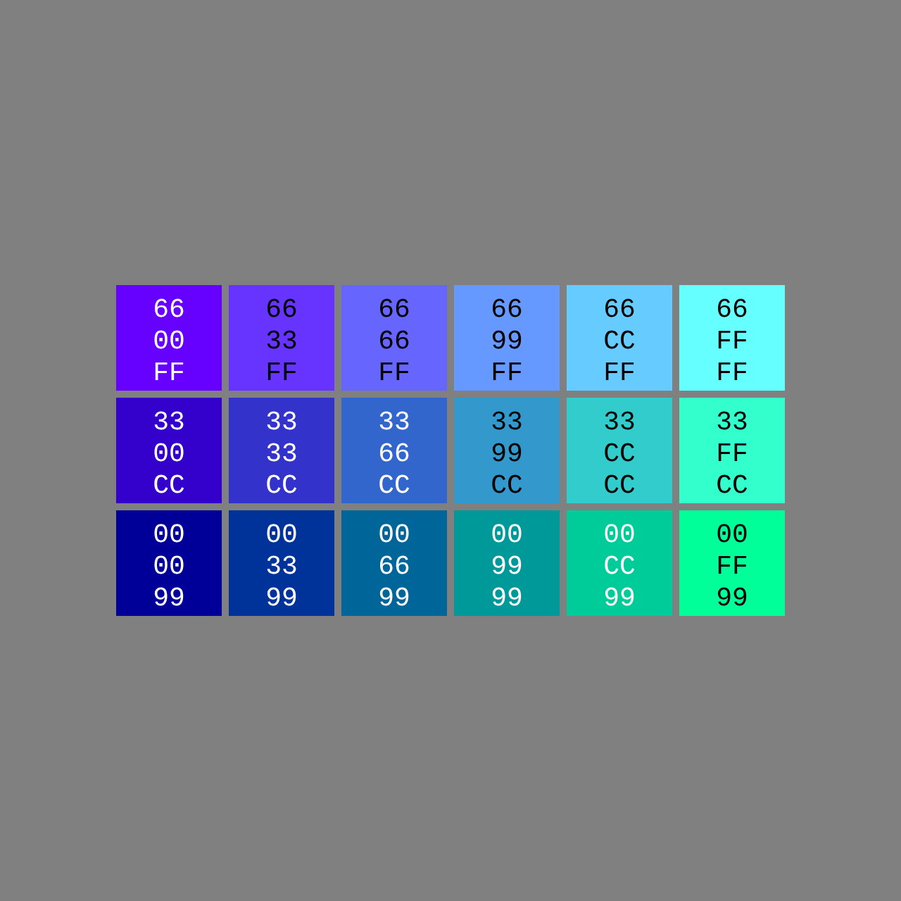66
00
FF
66
33
FF
66
66
FF
66
99
FF
66
CC
FF
66
FF
FF
33
00
CC
33
33
CC
33
66
CC
33
99
CC
33
CC
CC
33
FF
CC
00
00
99
00
33
99
00
66
99
00
99
99
00
CC
99
00
FF
99